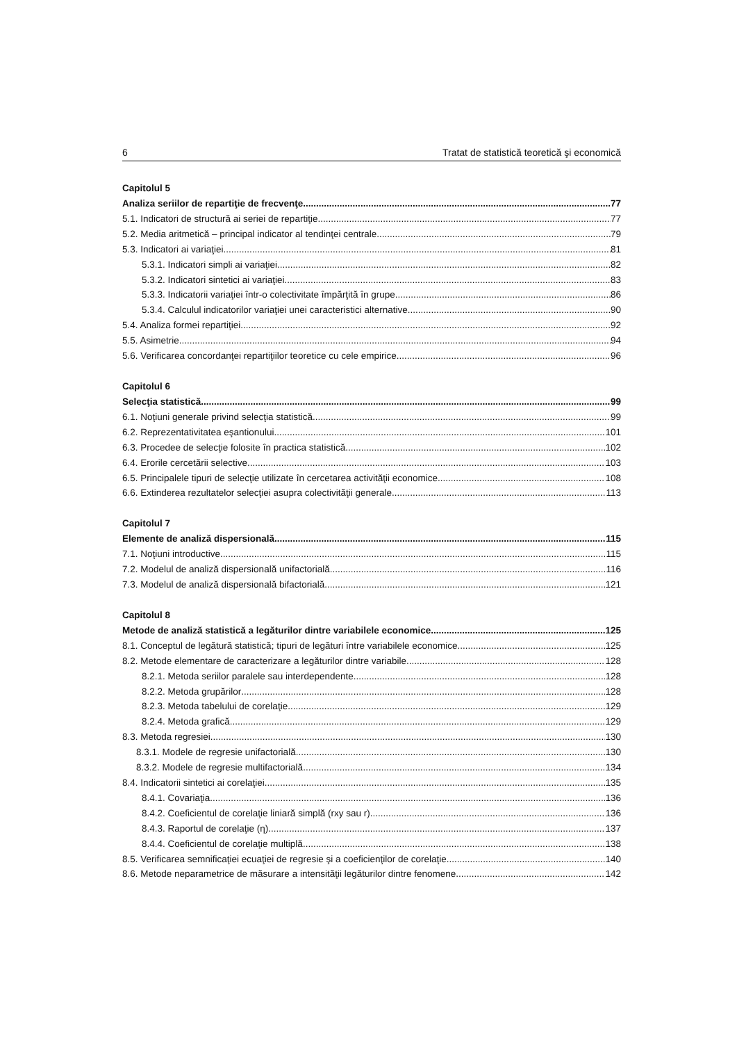6 Tratat de statistică teoretică şi economică
Capitolul 5
Analiza seriilor de repartiţie de frecvenţe 77
5.1. Indicatori de structură ai seriei de repartiţie 77
5.2. Media aritmetică – principal indicator al tendinţei centrale 79
5.3. Indicatori ai variaţiei 81
5.3.1. Indicatori simpli ai variaţiei 82
5.3.2. Indicatori sintetici ai variaţiei 83
5.3.3. Indicatorii variaţiei într-o colectivitate împărţită în grupe 86
5.3.4. Calculul indicatorilor variaţiei unei caracteristici alternative 90
5.4. Analiza formei repartiţiei 92
5.5. Asimetrie 94
5.6. Verificarea concordanţei repartiţiilor teoretice cu cele empirice 96
Capitolul 6
Selecţia statistică 99
6.1. Noţiuni generale privind selecţia statistică 99
6.2. Reprezentativitatea eşantionului 101
6.3. Procedee de selecţie folosite în practica statistică 102
6.4. Erorile cercetării selective 103
6.5. Principalele tipuri de selecţie utilizate în cercetarea activităţii economice 108
6.6. Extinderea rezultatelor selecţiei asupra colectivităţii generale 113
Capitolul 7
Elemente de analiză dispersională 115
7.1. Noţiuni introductive 115
7.2. Modelul de analiză dispersională unifactorială 116
7.3. Modelul de analiză dispersională bifactorială 121
Capitolul 8
Metode de analiză statistică a legăturilor dintre variabilele economice 125
8.1. Conceptul de legătură statistică; tipuri de legături între variabilele economice 125
8.2. Metode elementare de caracterizare a legăturilor dintre variabile 128
8.2.1. Metoda seriilor paralele sau interdependente 128
8.2.2. Metoda grupărilor 128
8.2.3. Metoda tabelului de corelaţie 129
8.2.4. Metoda grafică 129
8.3. Metoda regresiei 130
8.3.1. Modele de regresie unifactorială 130
8.3.2. Modele de regresie multifactorială 134
8.4. Indicatorii sintetici ai corelaţiei 135
8.4.1. Covariaţia 136
8.4.2. Coeficientul de corelaţie liniară simplă (rxy sau r) 136
8.4.3. Raportul de corelaţie (η) 137
8.4.4. Coeficientul de corelaţie multiplă 138
8.5. Verificarea semnificaţiei ecuaţiei de regresie şi a coeficienţilor de corelaţie 140
8.6. Metode neparametrice de măsurare a intensităţii legăturilor dintre fenomene 142